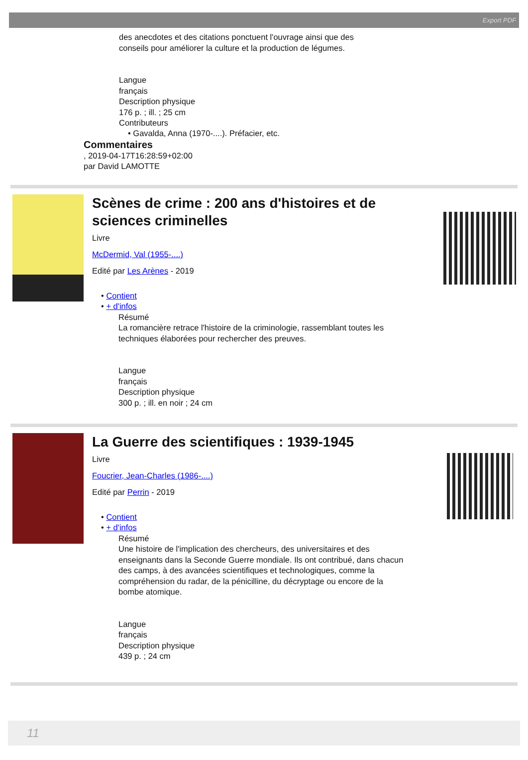Export PDF
des anecdotes et des citations ponctuent l'ouvrage ainsi que des
conseils pour améliorer la culture et la production de légumes.
Langue
français
Description physique
176 p. ; ill. ; 25 cm
Contributeurs
• Gavalda, Anna (1970-....). Préfacier, etc.
Commentaires
, 2019-04-17T16:28:59+02:00
par David LAMOTTE
Scènes de crime : 200 ans d'histoires et de sciences criminelles
Livre
McDermid, Val (1955-....)
Edité par Les Arènes - 2019
• Contient
• + d'infos
Résumé
La romancière retrace l'histoire de la criminologie, rassemblant toutes les techniques élaborées pour rechercher des preuves.
Langue
français
Description physique
300 p. ; ill. en noir ; 24 cm
La Guerre des scientifiques : 1939-1945
Livre
Foucrier, Jean-Charles (1986-....)
Edité par Perrin - 2019
• Contient
• + d'infos
Résumé
Une histoire de l'implication des chercheurs, des universitaires et des enseignants dans la Seconde Guerre mondiale. Ils ont contribué, dans chacun des camps, à des avancées scientifiques et technologiques, comme la compréhension du radar, de la pénicilline, du décryptage ou encore de la bombe atomique.
Langue
français
Description physique
439 p. ; 24 cm
11